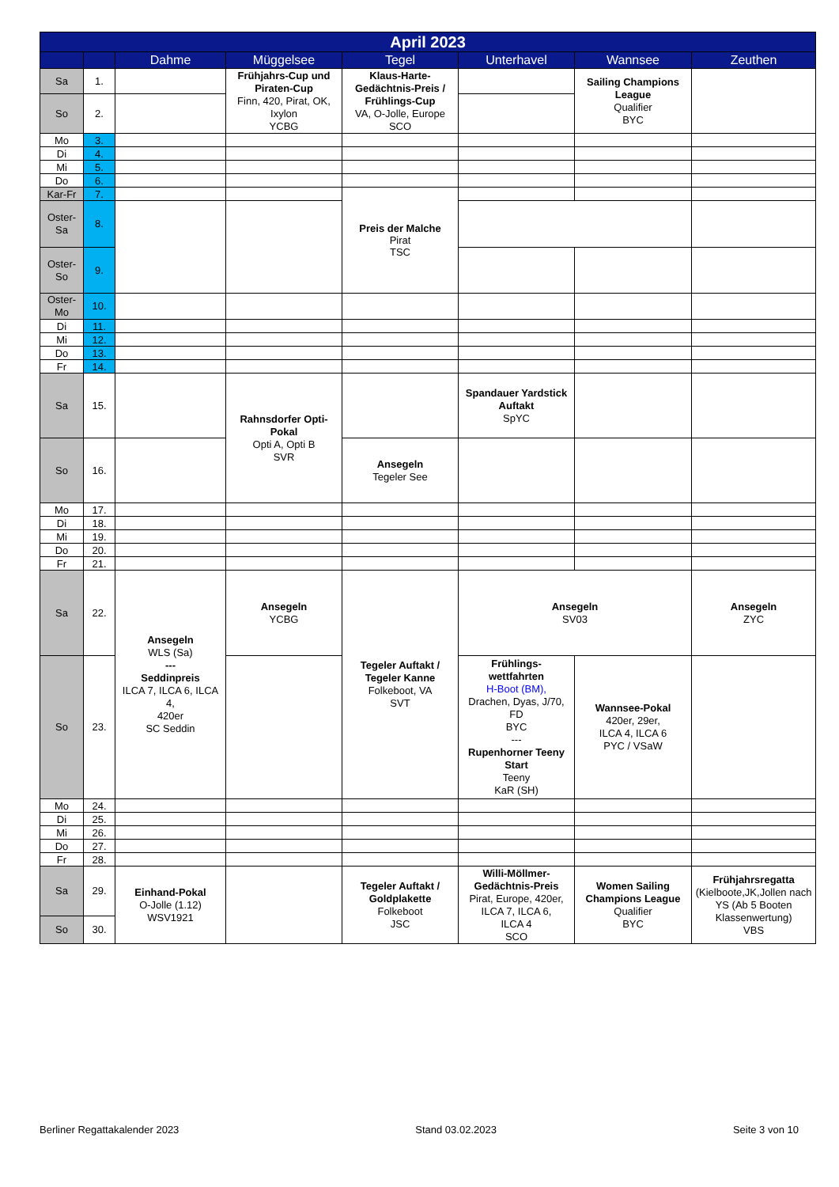| April 2023 | | | | | | | |
| --- | --- | --- | --- | --- | --- | --- | --- |
| | | Dahme | Müggelsee | Tegel | Unterhavel | Wannsee | Zeuthen |
| Sa | 1. | | Frühjahrs-Cup und Piraten-Cup Finn, 420, Pirat, OK, Ixylon YCBG | Klaus-Harte-Gedächtnis-Preis / Frühlings-Cup VA, O-Jolle, Europe SCO | | Sailing Champions League Qualifier BYC | |
| So | 2. | | | | | | |
| Mo | 3. | | | | | | |
| Di | 4. | | | | | | |
| Mi | 5. | | | | | | |
| Do | 6. | | | | | | |
| Kar-Fr | 7. | | | Preis der Malche Pirat TSC | | | |
| Oster- Sa | 8. | | | | | | |
| Oster- So | 9. | | | | | | |
| Oster- Mo | 10. | | | | | | |
| Di | 11. | | | | | | |
| Mi | 12. | | | | | | |
| Do | 13. | | | | | | |
| Fr | 14. | | | | | | |
| Sa | 15. | | Rahnsdorfer Opti-Pokal Opti A, Opti B SVR | | Spandauer Yardstick Auftakt SpYC | | |
| So | 16. | | | Ansegeln Tegeler See | | | |
| Mo | 17. | | | | | | |
| Di | 18. | | | | | | |
| Mi | 19. | | | | | | |
| Do | 20. | | | | | | |
| Fr | 21. | | | | | | |
| Sa | 22. | Ansegeln WLS (Sa) --- Seddinpreis ILCA 7, ILCA 6, ILCA 4, 420er SC Seddin | Ansegeln YCBG | Tegeler Auftakt / Tegeler Kanne Folkeboot, VA SVT | Ansegeln SV03 | | Ansegeln ZYC |
| So | 23. | | | | Frühlings- wettfahrten H-Boot (BM), Drachen, Dyas, J/70, FD BYC --- Rupenhorner Teeny Start Teeny KaR (SH) | Wannsee-Pokal 420er, 29er, ILCA 4, ILCA 6 PYC / VSaW | |
| Mo | 24. | | | | | | |
| Di | 25. | | | | | | |
| Mi | 26. | | | | | | |
| Do | 27. | | | | | | |
| Fr | 28. | | | | | | |
| Sa | 29. | Einhand-Pokal O-Jolle (1.12) WSV1921 | | Tegeler Auftakt / Goldplakette Folkeboot JSC | Willi-Möllmer-Gedächtnis-Preis Pirat, Europe, 420er, ILCA 7, ILCA 6, ILCA 4 SCO | Women Sailing Champions League Qualifier BYC | Frühjahrsregatta (Kielboote,JK,Jollen nach YS (Ab 5 Booten Klassenwertung) VBS |
| So | 30. | | | | | | |
Berliner Regattakalender 2023 Stand 03.02.2023 Seite 3 von 10